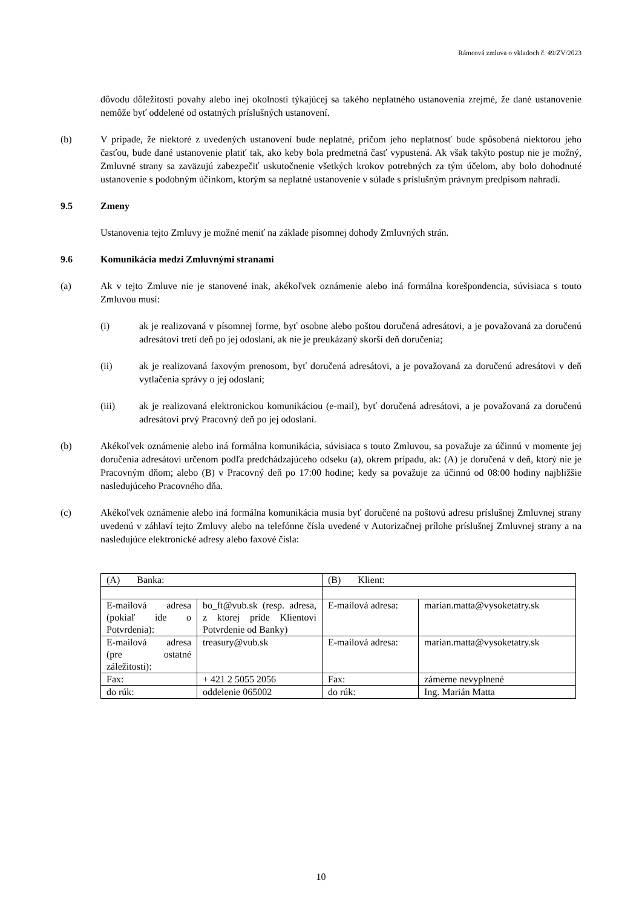Rámcová zmluva o vkladoch č. 49/ZV/2023
dôvodu dôležitosti povahy alebo inej okolnosti týkajúcej sa takého neplatného ustanovenia zrejmé, že dané ustanovenie nemôže byť oddelené od ostatných príslušných ustanovení.
(b) V prípade, že niektoré z uvedených ustanovení bude neplatné, pričom jeho neplatnosť bude spôsobená niektorou jeho časťou, bude dané ustanovenie platiť tak, ako keby bola predmetná časť vypustená. Ak však takýto postup nie je možný, Zmluvné strany sa zaväzujú zabezpečiť uskutočnenie všetkých krokov potrebných za tým účelom, aby bolo dohodnuté ustanovenie s podobným účinkom, ktorým sa neplatné ustanovenie v súlade s príslušným právnym predpisom nahradí.
9.5 Zmeny
Ustanovenia tejto Zmluvy je možné meniť na základe písomnej dohody Zmluvných strán.
9.6 Komunikácia medzi Zmluvnými stranami
(a) Ak v tejto Zmluve nie je stanovené inak, akékoľvek oznámenie alebo iná formálna korešpondencia, súvisiaca s touto Zmluvou musí:
(i) ak je realizovaná v písomnej forme, byť osobne alebo poštou doručená adresátovi, a je považovaná za doručenú adresátovi tretí deň po jej odoslaní, ak nie je preukázaný skorší deň doručenia;
(ii) ak je realizovaná faxovým prenosom, byť doručená adresátovi, a je považovaná za doručenú adresátovi v deň vytlačenia správy o jej odoslaní;
(iii) ak je realizovaná elektronickou komunikáciou (e-mail), byť doručená adresátovi, a je považovaná za doručenú adresátovi prvý Pracovný deň po jej odoslaní.
(b) Akékoľvek oznámenie alebo iná formálna komunikácia, súvisiaca s touto Zmluvou, sa považuje za účinnú v momente jej doručenia adresátovi určenom podľa predchádzajúceho odseku (a), okrem prípadu, ak: (A) je doručená v deň, ktorý nie je Pracovným dňom; alebo (B) v Pracovný deň po 17:00 hodine; kedy sa považuje za účinnú od 08:00 hodiny najbližšie nasledujúceho Pracovného dňa.
(c) Akékoľvek oznámenie alebo iná formálna komunikácia musia byť doručené na poštovú adresu príslušnej Zmluvnej strany uvedenú v záhlaví tejto Zmluvy alebo na telefónne čísla uvedené v Autorizačnej prílohe príslušnej Zmluvnej strany a na nasledujúce elektronické adresy alebo faxové čísla:
| (A) Banka: | | (B) Klient: | |
| E-mailová adresa (pokiaľ ide o Potvrdenia): | bo_ft@vub.sk (resp. adresa, z ktorej príde Klientovi Potvrdenie od Banky) | E-mailová adresa: | marian.matta@vysoketatry.sk |
| E-mailová adresa (pre ostatné záležitosti): | treasury@vub.sk | E-mailová adresa: | marian.matta@vysoketatry.sk |
| Fax: | + 421 2 5055 2056 | Fax: | zámerne nevyplnené |
| do rúk: | oddelenie 065002 | do rúk: | Ing. Marián Matta |
10